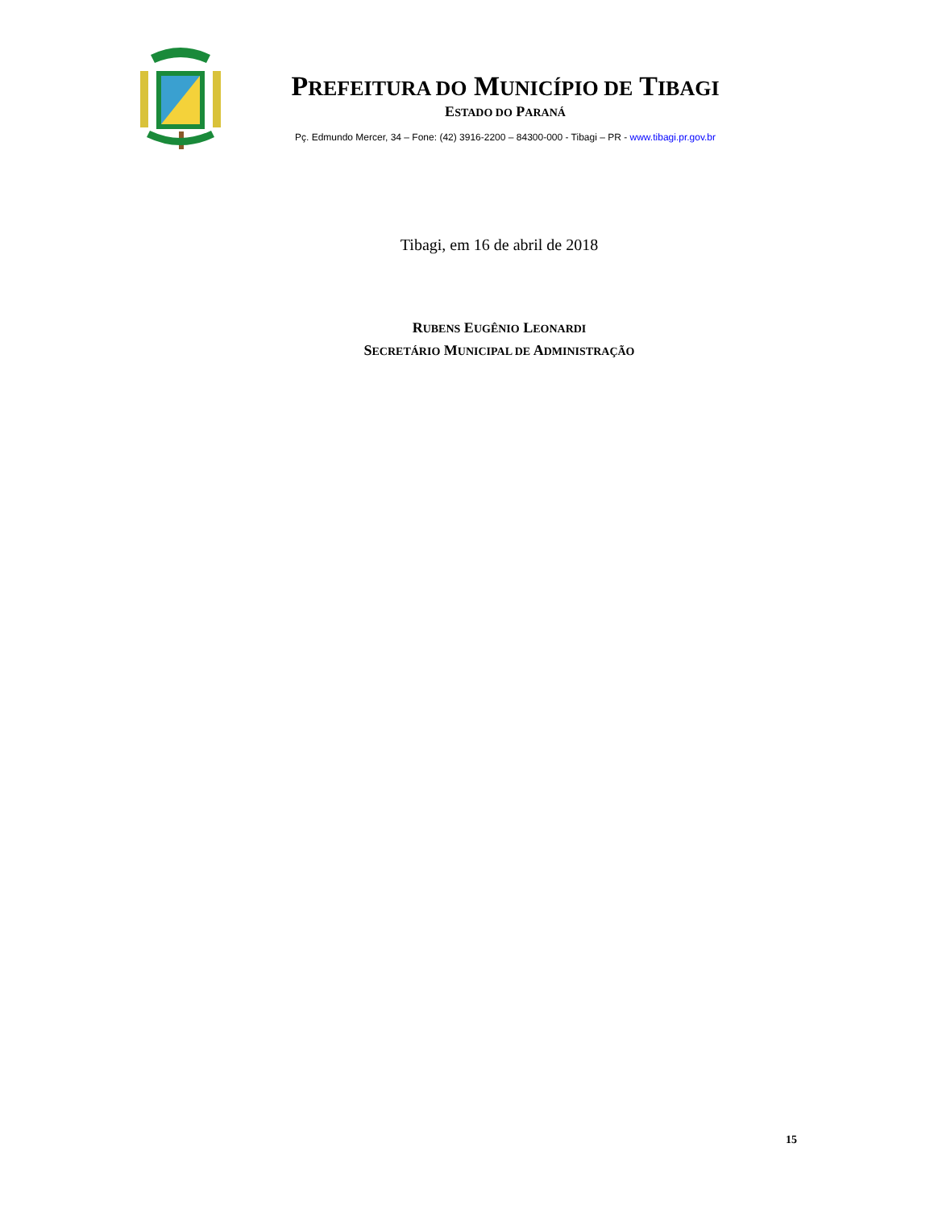PREFEITURA DO MUNICÍPIO DE TIBAGI
ESTADO DO PARANÁ
Pç. Edmundo Mercer, 34 – Fone: (42) 3916-2200 – 84300-000 - Tibagi – PR - www.tibagi.pr.gov.br
Tibagi, em 16 de abril de 2018
RUBENS EUGÊNIO LEONARDI
SECRETÁRIO MUNICIPAL DE ADMINISTRAÇÃO
15